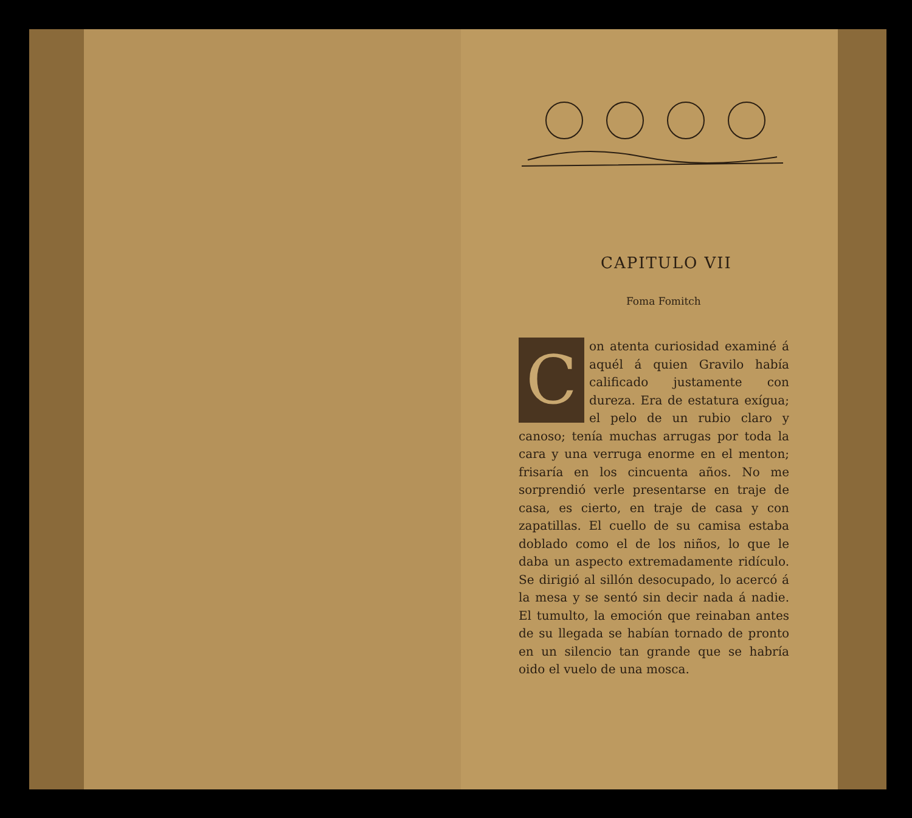CAPITULO VII
Foma Fomitch
Con atenta curiosidad examiné á aquél á quien Gravilo había calificado justamente con dureza. Era de estatura exígua; el pelo de un rubio claro y canoso; tenía muchas arrugas por toda la cara y una verruga enorme en el menton; frisaría en los cincuenta años. No me sorprendió verle presentarse en traje de casa, es cierto, en traje de casa y con zapatillas. El cuello de su camisa estaba doblado como el de los niños, lo que le daba un aspecto extremadamente ridículo. Se dirigió al sillón desocupado, lo acercó á la mesa y se sentó sin decir nada á nadie. El tumulto, la emoción que reinaban antes de su llegada se habían tornado de pronto en un silencio tan grande que se habría oido el vuelo de una mosca.